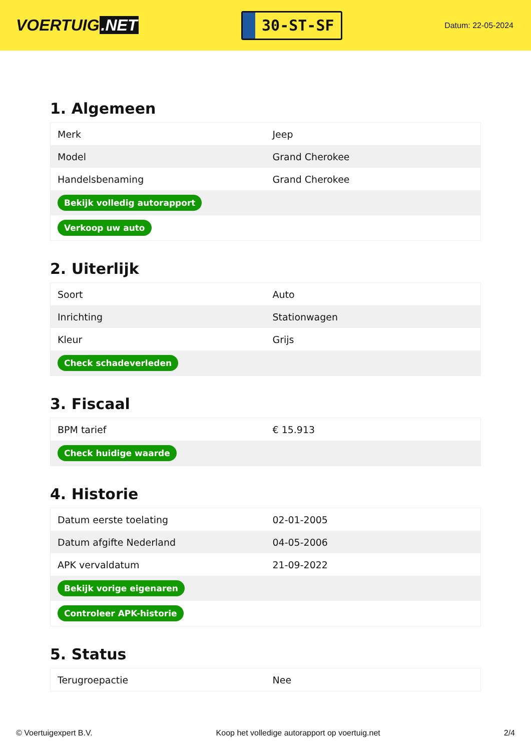VOERTUIG.NET
30-ST-SF
Datum: 22-05-2024
1. Algemeen
| Merk | Jeep |
| Model | Grand Cherokee |
| Handelsbenaming | Grand Cherokee |
| Bekijk volledig autorapport | |
| Verkoop uw auto | |
2. Uiterlijk
| Soort | Auto |
| Inrichting | Stationwagen |
| Kleur | Grijs |
| Check schadeverleden | |
3. Fiscaal
| BPM tarief | € 15.913 |
| Check huidige waarde | |
4. Historie
| Datum eerste toelating | 02-01-2005 |
| Datum afgifte Nederland | 04-05-2006 |
| APK vervaldatum | 21-09-2022 |
| Bekijk vorige eigenaren | |
| Controleer APK-historie | |
5. Status
| Terugroepactie | Nee |
© Voertuigexpert B.V. Koop het volledige autorapport op voertuig.net 2/4